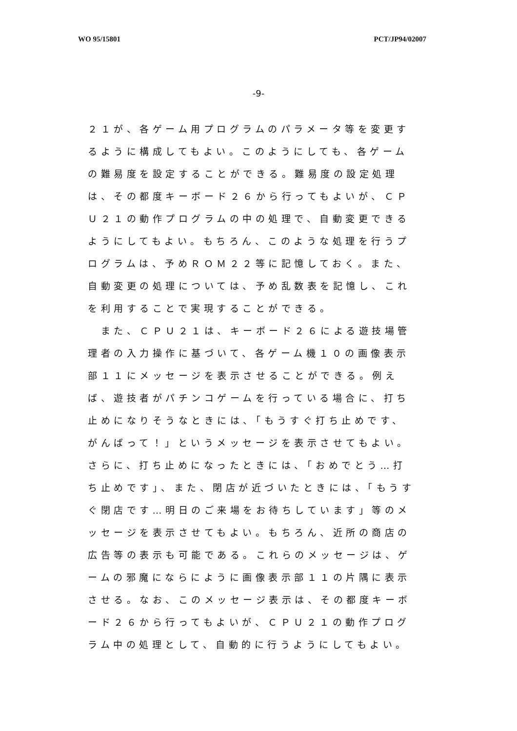WO 95/15801 PCT/JP94/02007
-9-
２１が、各ゲーム用プログラムのパラメータ等を変更するように構成してもよい。このようにしても、各ゲームの難易度を設定することができる。難易度の設定処理は、その都度キーボード２６から行ってもよいが、ＣＰＵ２１の動作プログラムの中の処理で、自動変更できるようにしてもよい。もちろん、このような処理を行うプログラムは、予めＲＯＭ２２等に記憶しておく。また、自動変更の処理については、予め乱数表を記憶し、これを利用することで実現することができる。
　また、ＣＰＵ２１は、キーボード２６による遊技場管理者の入力操作に基づいて、各ゲーム機１０の画像表示部１１にメッセージを表示させることができる。例えば、遊技者がパチンコゲームを行っている場合に、打ち止めになりそうなときには、「もうすぐ打ち止めです、がんばって！」というメッセージを表示させてもよい。さらに、打ち止めになったときには、「おめでとう…打ち止めです」、また、閉店が近づいたときには、「もうすぐ閉店です…明日のご来場をお待ちしています」等のメッセージを表示させてもよい。もちろん、近所の商店の広告等の表示も可能である。これらのメッセージは、ゲームの邪魔にならにように画像表示部１１の片隅に表示させる。なお、このメッセージ表示は、その都度キーボード２６から行ってもよいが、ＣＰＵ２１の動作プログラム中の処理として、自動的に行うようにしてもよい。